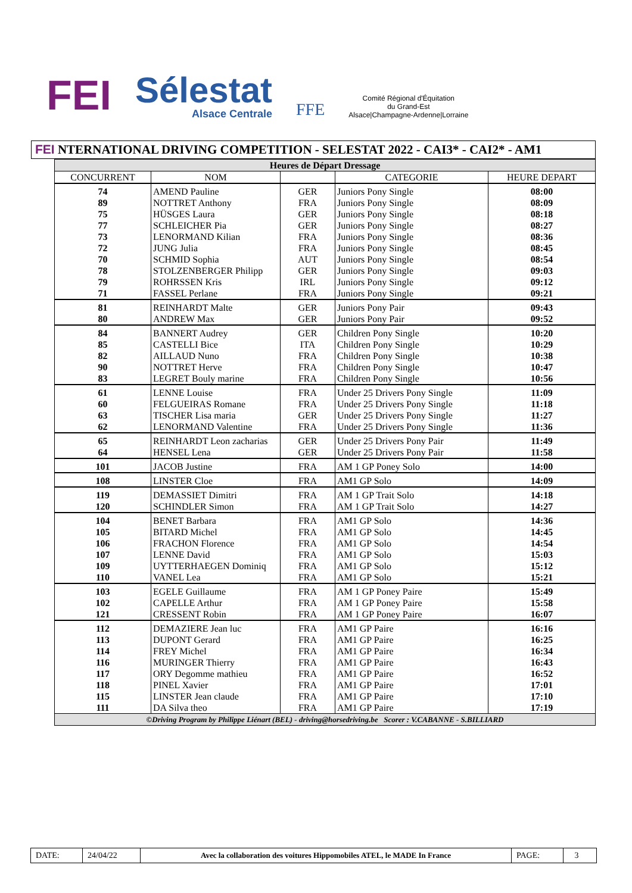FEI
Sélestat
Alsace Centrale
FFE
Comité Régional d'Équitation
du Grand-Est
Alsace|Champagne-Ardenne|Lorraine
FEI NTERNATIONAL DRIVING COMPETITION - SELESTAT 2022 - CAI3* - CAI2* - AM1
| Heures de Départ Dressage | | | | |
| CONCURRENT | NOM | | CATEGORIE | HEURE DEPART |
| 74 | AMEND Pauline | GER | Juniors Pony Single | 08:00 |
| 89 | NOTTRET Anthony | FRA | Juniors Pony Single | 08:09 |
| 75 | HÜSGES Laura | GER | Juniors Pony Single | 08:18 |
| 77 | SCHLEICHER Pia | GER | Juniors Pony Single | 08:27 |
| 73 | LENORMAND Kilian | FRA | Juniors Pony Single | 08:36 |
| 72 | JUNG Julia | FRA | Juniors Pony Single | 08:45 |
| 70 | SCHMID Sophia | AUT | Juniors Pony Single | 08:54 |
| 78 | STOLZENBERGER Philipp | GER | Juniors Pony Single | 09:03 |
| 79 | ROHRSSEN Kris | IRL | Juniors Pony Single | 09:12 |
| 71 | FASSEL Perlane | FRA | Juniors Pony Single | 09:21 |
| 81 | REINHARDT Malte | GER | Juniors Pony Pair | 09:43 |
| 80 | ANDREW Max | GER | Juniors Pony Pair | 09:52 |
| 84 | BANNERT Audrey | GER | Children Pony Single | 10:20 |
| 85 | CASTELLI Bice | ITA | Children Pony Single | 10:29 |
| 82 | AILLAUD Nuno | FRA | Children Pony Single | 10:38 |
| 90 | NOTTRET Herve | FRA | Children Pony Single | 10:47 |
| 83 | LEGRET Bouly marine | FRA | Children Pony Single | 10:56 |
| 61 | LENNE Louise | FRA | Under 25 Drivers Pony Single | 11:09 |
| 60 | FELGUEIRAS Romane | FRA | Under 25 Drivers Pony Single | 11:18 |
| 63 | TISCHER Lisa maria | GER | Under 25 Drivers Pony Single | 11:27 |
| 62 | LENORMAND Valentine | FRA | Under 25 Drivers Pony Single | 11:36 |
| 65 | REINHARDT Leon zacharias | GER | Under 25 Drivers Pony Pair | 11:49 |
| 64 | HENSEL Lena | GER | Under 25 Drivers Pony Pair | 11:58 |
| 101 | JACOB Justine | FRA | AM 1 GP Poney Solo | 14:00 |
| 108 | LINSTER Cloe | FRA | AM1 GP Solo | 14:09 |
| 119 | DEMASSIET Dimitri | FRA | AM 1 GP Trait Solo | 14:18 |
| 120 | SCHINDLER Simon | FRA | AM 1 GP Trait Solo | 14:27 |
| 104 | BENET Barbara | FRA | AM1 GP Solo | 14:36 |
| 105 | BITARD Michel | FRA | AM1 GP Solo | 14:45 |
| 106 | FRACHON Florence | FRA | AM1 GP Solo | 14:54 |
| 107 | LENNE David | FRA | AM1 GP Solo | 15:03 |
| 109 | UYTTERHAEGEN Dominiq | FRA | AM1 GP Solo | 15:12 |
| 110 | VANEL Lea | FRA | AM1 GP Solo | 15:21 |
| 103 | EGELE Guillaume | FRA | AM 1 GP Poney Paire | 15:49 |
| 102 | CAPELLE Arthur | FRA | AM 1 GP Poney Paire | 15:58 |
| 121 | CRESSENT Robin | FRA | AM 1 GP Poney Paire | 16:07 |
| 112 | DEMAZIERE Jean luc | FRA | AM1 GP Paire | 16:16 |
| 113 | DUPONT Gerard | FRA | AM1 GP Paire | 16:25 |
| 114 | FREY Michel | FRA | AM1 GP Paire | 16:34 |
| 116 | MURINGER Thierry | FRA | AM1 GP Paire | 16:43 |
| 117 | ORY Degomme mathieu | FRA | AM1 GP Paire | 16:52 |
| 118 | PINEL Xavier | FRA | AM1 GP Paire | 17:01 |
| 115 | LINSTER Jean claude | FRA | AM1 GP Paire | 17:10 |
| 111 | DA Silva theo | FRA | AM1 GP Paire | 17:19 |
| ©Driving Program by Philippe Liénart (BEL) - driving@horsedriving.be Scorer : V.CABANNE - S.BILLIARD | | | | |
DATE: 24/04/22 Avec la collaboration des voitures Hippomobiles ATEL, le MADE In France PAGE: 3